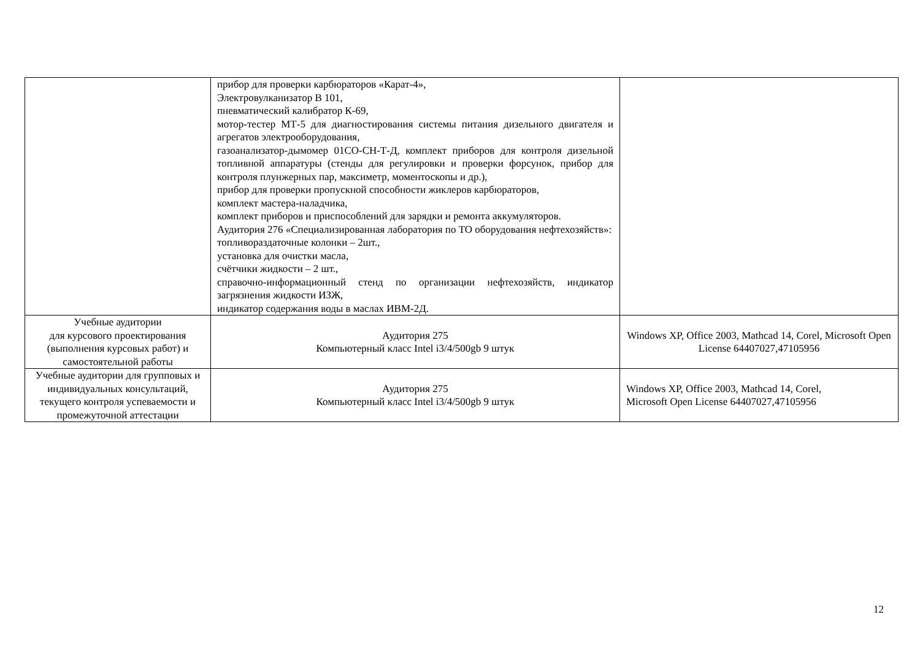| | прибор для проверки карбюраторов «Карат-4», Электровулканизатор В 101, пневматический калибратор К-69, мотор-тестер МТ-5 для диагностирования системы питания дизельного двигателя и агрегатов электрооборудования, газоанализатор-дымомер 01СО-СН-Т-Д, комплект приборов для контроля дизельной топливной аппаратуры (стенды для регулировки и проверки форсунок, прибор для контроля плунжерных пар, максиметр, моментоскопы и др.), прибор для проверки пропускной способности жиклеров карбюраторов, комплект мастера-наладчика, комплект приборов и приспособлений для зарядки и ремонта аккумуляторов. Аудитория 276 «Специализированная лаборатория по ТО оборудования нефтехозяйств»: топливораздаточные колонки – 2шт., установка для очистки масла, счётчики жидкости – 2 шт., справочно-информационный стенд по организации нефтехозяйств, индикатор загрязнения жидкости ИЗЖ, индикатор содержания воды в маслах ИВМ-2Д. | |
| Учебные аудитории для курсового проектирования (выполнения курсовых работ) и самостоятельной работы | Аудитория 275 Компьютерный класс Intel i3/4/500gb 9 штук | Windows XP, Office 2003, Mathcad 14, Corel, Microsoft Open License 64407027,47105956 |
| Учебные аудитории для групповых и индивидуальных консультаций, текущего контроля успеваемости и промежуточной аттестации | Аудитория 275 Компьютерный класс Intel i3/4/500gb 9 штук | Windows XP, Office 2003, Mathcad 14, Corel, Microsoft Open License 64407027,47105956 |
12